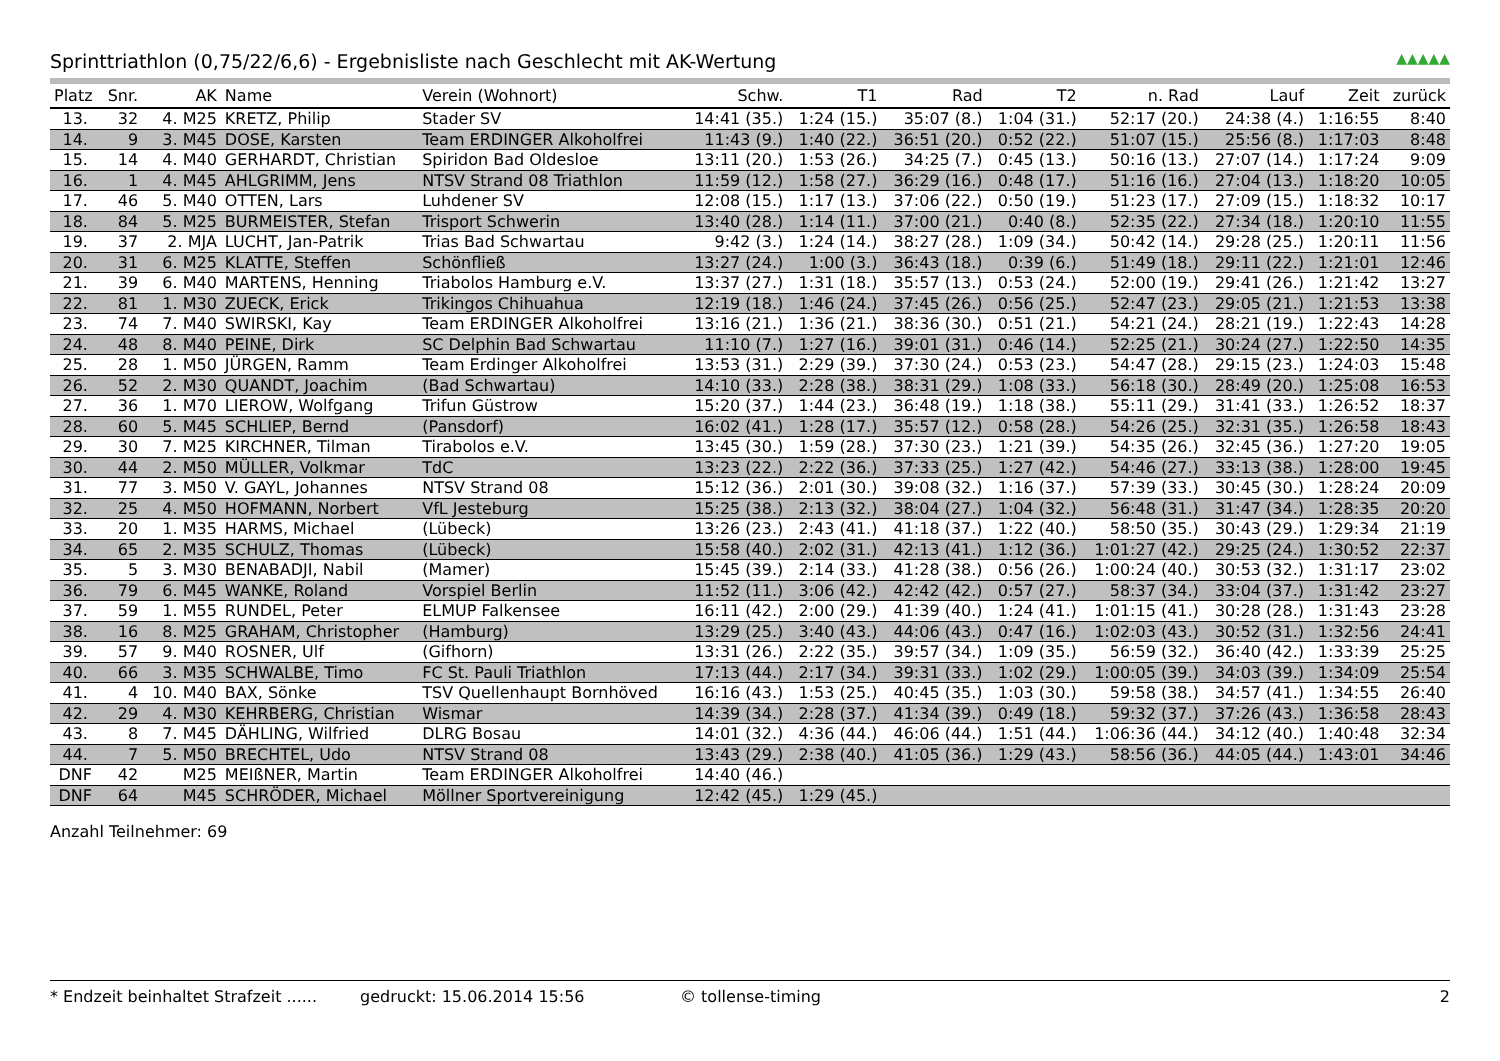Sprinttriathlon (0,75/22/6,6) - Ergebnisliste nach Geschlecht mit AK-Wertung ▲▲▲▲▲
| Platz | Snr. | AK | Name | Verein (Wohnort) | Schw. | T1 | Rad | T2 | n. Rad | Lauf | Zeit | zurück |
| --- | --- | --- | --- | --- | --- | --- | --- | --- | --- | --- | --- | --- |
| 13. | 32 | 4. M25 | KRETZ, Philip | Stader SV | 14:41 (35.) | 1:24 (15.) | 35:07 (8.) | 1:04 (31.) | 52:17 (20.) | 24:38 (4.) | 1:16:55 | 8:40 |
| 14. | 9 | 3. M45 | DOSE, Karsten | Team ERDINGER Alkoholfrei | 11:43 (9.) | 1:40 (22.) | 36:51 (20.) | 0:52 (22.) | 51:07 (15.) | 25:56 (8.) | 1:17:03 | 8:48 |
| 15. | 14 | 4. M40 | GERHARDT, Christian | Spiridon Bad Oldesloe | 13:11 (20.) | 1:53 (26.) | 34:25 (7.) | 0:45 (13.) | 50:16 (13.) | 27:07 (14.) | 1:17:24 | 9:09 |
| 16. | 1 | 4. M45 | AHLGRIMM, Jens | NTSV Strand 08 Triathlon | 11:59 (12.) | 1:58 (27.) | 36:29 (16.) | 0:48 (17.) | 51:16 (16.) | 27:04 (13.) | 1:18:20 | 10:05 |
| 17. | 46 | 5. M40 | OTTEN, Lars | Luhdener SV | 12:08 (15.) | 1:17 (13.) | 37:06 (22.) | 0:50 (19.) | 51:23 (17.) | 27:09 (15.) | 1:18:32 | 10:17 |
| 18. | 84 | 5. M25 | BURMEISTER, Stefan | Trisport Schwerin | 13:40 (28.) | 1:14 (11.) | 37:00 (21.) | 0:40 (8.) | 52:35 (22.) | 27:34 (18.) | 1:20:10 | 11:55 |
| 19. | 37 | 2. MJA | LUCHT, Jan-Patrik | Trias Bad Schwartau | 9:42 (3.) | 1:24 (14.) | 38:27 (28.) | 1:09 (34.) | 50:42 (14.) | 29:28 (25.) | 1:20:11 | 11:56 |
| 20. | 31 | 6. M25 | KLATTE, Steffen | Schönfließ | 13:27 (24.) | 1:00 (3.) | 36:43 (18.) | 0:39 (6.) | 51:49 (18.) | 29:11 (22.) | 1:21:01 | 12:46 |
| 21. | 39 | 6. M40 | MARTENS, Henning | Triabolos Hamburg e.V. | 13:37 (27.) | 1:31 (18.) | 35:57 (13.) | 0:53 (24.) | 52:00 (19.) | 29:41 (26.) | 1:21:42 | 13:27 |
| 22. | 81 | 1. M30 | ZUECK, Erick | Trikingos Chihuahua | 12:19 (18.) | 1:46 (24.) | 37:45 (26.) | 0:56 (25.) | 52:47 (23.) | 29:05 (21.) | 1:21:53 | 13:38 |
| 23. | 74 | 7. M40 | SWIRSKI, Kay | Team ERDINGER Alkoholfrei | 13:16 (21.) | 1:36 (21.) | 38:36 (30.) | 0:51 (21.) | 54:21 (24.) | 28:21 (19.) | 1:22:43 | 14:28 |
| 24. | 48 | 8. M40 | PEINE, Dirk | SC Delphin Bad Schwartau | 11:10 (7.) | 1:27 (16.) | 39:01 (31.) | 0:46 (14.) | 52:25 (21.) | 30:24 (27.) | 1:22:50 | 14:35 |
| 25. | 28 | 1. M50 | JÜRGEN, Ramm | Team Erdinger Alkoholfrei | 13:53 (31.) | 2:29 (39.) | 37:30 (24.) | 0:53 (23.) | 54:47 (28.) | 29:15 (23.) | 1:24:03 | 15:48 |
| 26. | 52 | 2. M30 | QUANDT, Joachim | (Bad Schwartau) | 14:10 (33.) | 2:28 (38.) | 38:31 (29.) | 1:08 (33.) | 56:18 (30.) | 28:49 (20.) | 1:25:08 | 16:53 |
| 27. | 36 | 1. M70 | LIEROW, Wolfgang | Trifun Güstrow | 15:20 (37.) | 1:44 (23.) | 36:48 (19.) | 1:18 (38.) | 55:11 (29.) | 31:41 (33.) | 1:26:52 | 18:37 |
| 28. | 60 | 5. M45 | SCHLIEP, Bernd | (Pansdorf) | 16:02 (41.) | 1:28 (17.) | 35:57 (12.) | 0:58 (28.) | 54:26 (25.) | 32:31 (35.) | 1:26:58 | 18:43 |
| 29. | 30 | 7. M25 | KIRCHNER, Tilman | Tirabolos e.V. | 13:45 (30.) | 1:59 (28.) | 37:30 (23.) | 1:21 (39.) | 54:35 (26.) | 32:45 (36.) | 1:27:20 | 19:05 |
| 30. | 44 | 2. M50 | MÜLLER, Volkmar | TdC | 13:23 (22.) | 2:22 (36.) | 37:33 (25.) | 1:27 (42.) | 54:46 (27.) | 33:13 (38.) | 1:28:00 | 19:45 |
| 31. | 77 | 3. M50 | V. GAYL, Johannes | NTSV Strand 08 | 15:12 (36.) | 2:01 (30.) | 39:08 (32.) | 1:16 (37.) | 57:39 (33.) | 30:45 (30.) | 1:28:24 | 20:09 |
| 32. | 25 | 4. M50 | HOFMANN, Norbert | VfL Jesteburg | 15:25 (38.) | 2:13 (32.) | 38:04 (27.) | 1:04 (32.) | 56:48 (31.) | 31:47 (34.) | 1:28:35 | 20:20 |
| 33. | 20 | 1. M35 | HARMS, Michael | (Lübeck) | 13:26 (23.) | 2:43 (41.) | 41:18 (37.) | 1:22 (40.) | 58:50 (35.) | 30:43 (29.) | 1:29:34 | 21:19 |
| 34. | 65 | 2. M35 | SCHULZ, Thomas | (Lübeck) | 15:58 (40.) | 2:02 (31.) | 42:13 (41.) | 1:12 (36.) | 1:01:27 (42.) | 29:25 (24.) | 1:30:52 | 22:37 |
| 35. | 5 | 3. M30 | BENABADJI, Nabil | (Mamer) | 15:45 (39.) | 2:14 (33.) | 41:28 (38.) | 0:56 (26.) | 1:00:24 (40.) | 30:53 (32.) | 1:31:17 | 23:02 |
| 36. | 79 | 6. M45 | WANKE, Roland | Vorspiel Berlin | 11:52 (11.) | 3:06 (42.) | 42:42 (42.) | 0:57 (27.) | 58:37 (34.) | 33:04 (37.) | 1:31:42 | 23:27 |
| 37. | 59 | 1. M55 | RUNDEL, Peter | ELMUP Falkensee | 16:11 (42.) | 2:00 (29.) | 41:39 (40.) | 1:24 (41.) | 1:01:15 (41.) | 30:28 (28.) | 1:31:43 | 23:28 |
| 38. | 16 | 8. M25 | GRAHAM, Christopher | (Hamburg) | 13:29 (25.) | 3:40 (43.) | 44:06 (43.) | 0:47 (16.) | 1:02:03 (43.) | 30:52 (31.) | 1:32:56 | 24:41 |
| 39. | 57 | 9. M40 | ROSNER, Ulf | (Gifhorn) | 13:31 (26.) | 2:22 (35.) | 39:57 (34.) | 1:09 (35.) | 56:59 (32.) | 36:40 (42.) | 1:33:39 | 25:25 |
| 40. | 66 | 3. M35 | SCHWALBE, Timo | FC St. Pauli Triathlon | 17:13 (44.) | 2:17 (34.) | 39:31 (33.) | 1:02 (29.) | 1:00:05 (39.) | 34:03 (39.) | 1:34:09 | 25:54 |
| 41. | 4 | 10. M40 | BAX, Sönke | TSV Quellenhaupt Bornhöved | 16:16 (43.) | 1:53 (25.) | 40:45 (35.) | 1:03 (30.) | 59:58 (38.) | 34:57 (41.) | 1:34:55 | 26:40 |
| 42. | 29 | 4. M30 | KEHRBERG, Christian | Wismar | 14:39 (34.) | 2:28 (37.) | 41:34 (39.) | 0:49 (18.) | 59:32 (37.) | 37:26 (43.) | 1:36:58 | 28:43 |
| 43. | 8 | 7. M45 | DÄHLING, Wilfried | DLRG Bosau | 14:01 (32.) | 4:36 (44.) | 46:06 (44.) | 1:51 (44.) | 1:06:36 (44.) | 34:12 (40.) | 1:40:48 | 32:34 |
| 44. | 7 | 5. M50 | BRECHTEL, Udo | NTSV Strand 08 | 13:43 (29.) | 2:38 (40.) | 41:05 (36.) | 1:29 (43.) | 58:56 (36.) | 44:05 (44.) | 1:43:01 | 34:46 |
| DNF | 42 | M25 | MEIßNER, Martin | Team ERDINGER Alkoholfrei | 14:40 (46.) | | | | | | | |
| DNF | 64 | M45 | SCHRÖDER, Michael | Möllner Sportvereinigung | 12:42 (45.) | 1:29 (45.) | | | | | | |
Anzahl Teilnehmer: 69
* Endzeit beinhaltet Strafzeit ...... gedruckt: 15.06.2014 15:56 © tollense-timing 2